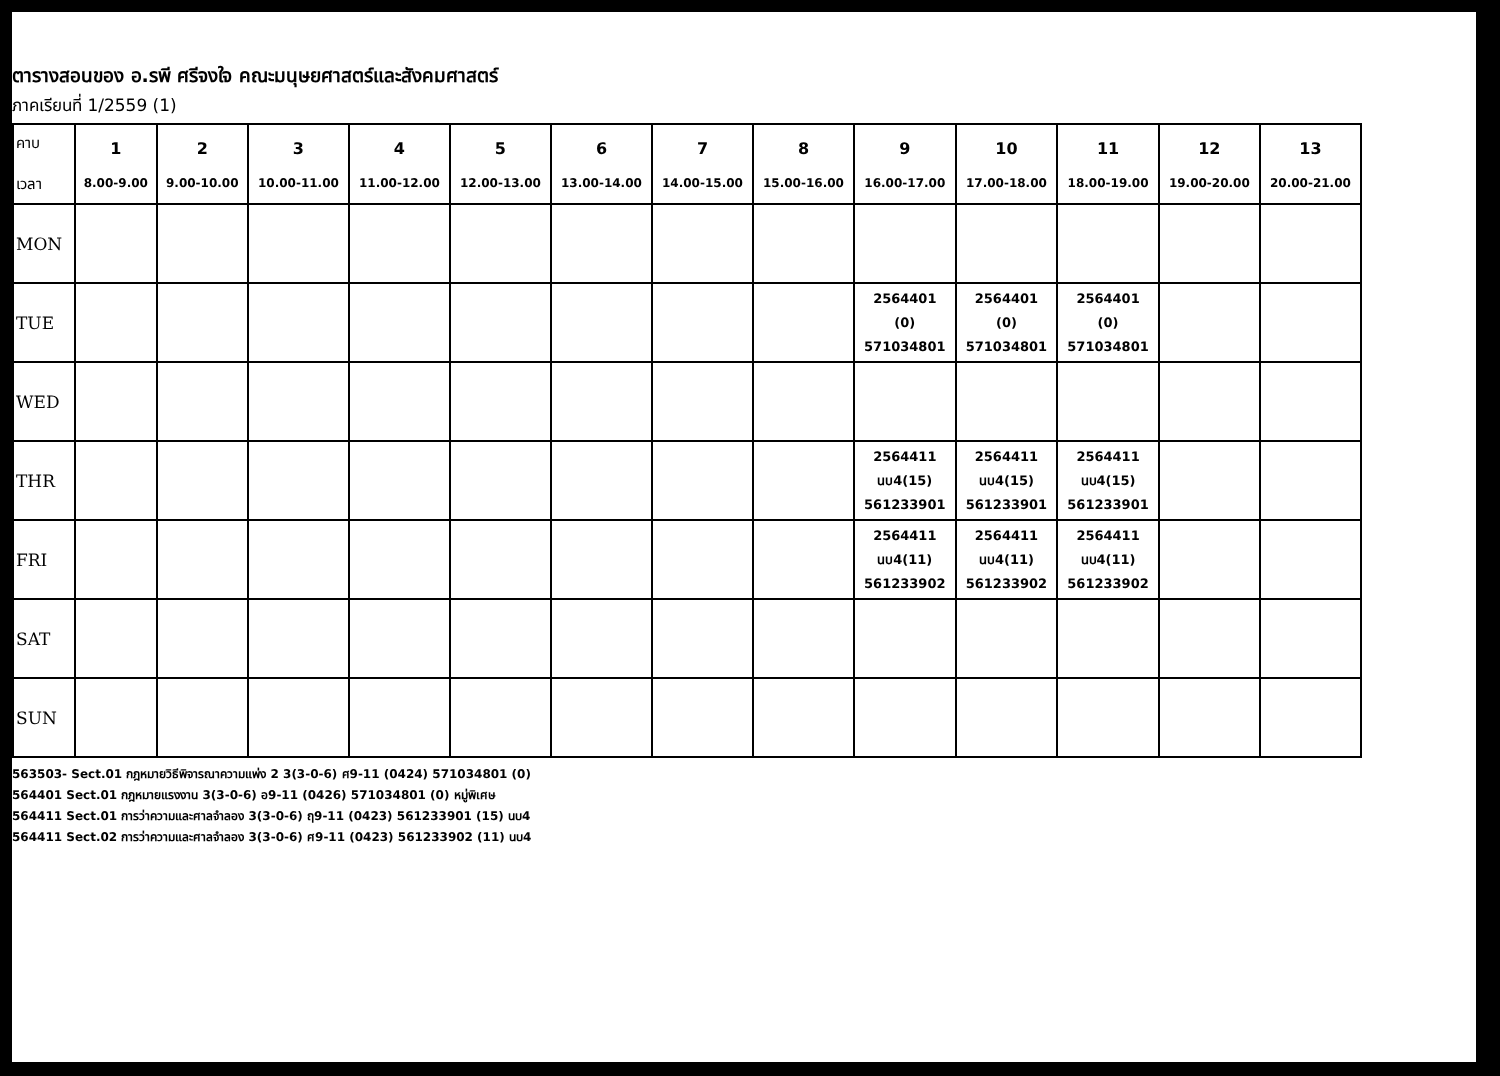ตารางสอนของ อ.รพี ศรีจงใจ คณะมนุษยศาสตร์และสังคมศาสตร์
ภาคเรียนที่ 1/2559 (1)
| คาบ เวลา | 1 8.00-9.00 | 2 9.00-10.00 | 3 10.00-11.00 | 4 11.00-12.00 | 5 12.00-13.00 | 6 13.00-14.00 | 7 14.00-15.00 | 8 15.00-16.00 | 9 16.00-17.00 | 10 17.00-18.00 | 11 18.00-19.00 | 12 19.00-20.00 | 13 20.00-21.00 |
| --- | --- | --- | --- | --- | --- | --- | --- | --- | --- | --- | --- | --- | --- |
| MON | | | | | | | | | | | | | |
| TUE | | | | | | | | | 2564401 (0) 571034801 | 2564401 (0) 571034801 | 2564401 (0) 571034801 | | |
| WED | | | | | | | | | | | | | |
| THR | | | | | | | | | 2564411 นบ4(15) 561233901 | 2564411 นบ4(15) 561233901 | 2564411 นบ4(15) 561233901 | | |
| FRI | | | | | | | | | 2564411 นบ4(11) 561233902 | 2564411 นบ4(11) 561233902 | 2564411 นบ4(11) 561233902 | | |
| SAT | | | | | | | | | | | | | |
| SUN | | | | | | | | | | | | | |
563503- Sect.01 กฎหมายวิธีพิจารณาความแพ่ง 2 3(3-0-6) ศ9-11 (0424) 571034801 (0)
564401 Sect.01 กฎหมายแรงงาน 3(3-0-6) อ9-11 (0426) 571034801 (0) หมู่พิเศษ
564411 Sect.01 การว่าความและศาลจำลอง 3(3-0-6) ฤ9-11 (0423) 561233901 (15) นบ4
564411 Sect.02 การว่าความและศาลจำลอง 3(3-0-6) ศ9-11 (0423) 561233902 (11) นบ4